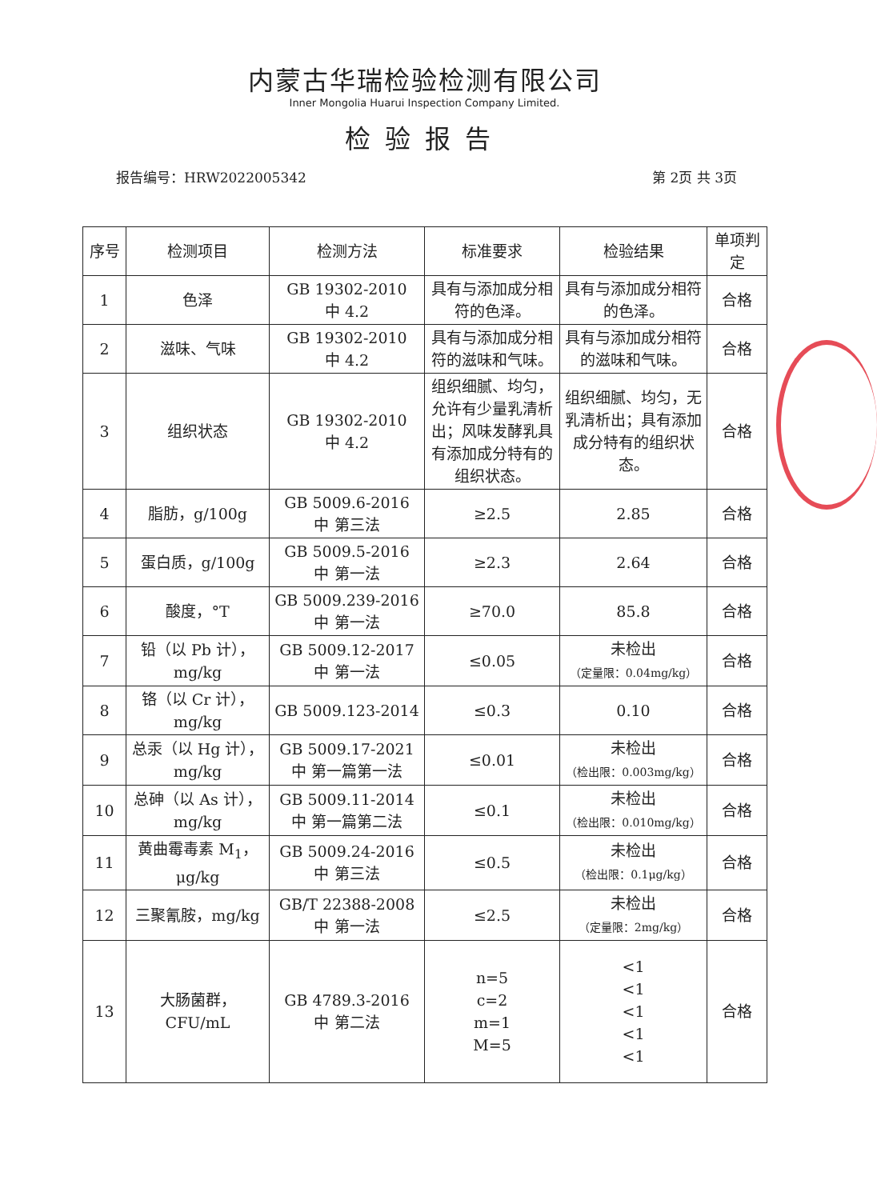内蒙古华瑞检验检测有限公司
Inner Mongolia Huarui Inspection Company Limited.
检验报告
报告编号：HRW2022005342 第 2页 共 3页
| 序号 | 检测项目 | 检测方法 | 标准要求 | 检验结果 | 单项判定 |
| --- | --- | --- | --- | --- | --- |
| 1 | 色泽 | GB 19302-2010 中 4.2 | 具有与添加成分相符的色泽。 | 具有与添加成分相符的色泽。 | 合格 |
| 2 | 滋味、气味 | GB 19302-2010 中 4.2 | 具有与添加成分相符的滋味和气味。 | 具有与添加成分相符的滋味和气味。 | 合格 |
| 3 | 组织状态 | GB 19302-2010 中 4.2 | 组织细腻、均匀，允许有少量乳清析出；风味发酵乳具有添加成分特有的组织状态。 | 组织细腻、均匀，无乳清析出；具有添加成分特有的组织状态。 | 合格 |
| 4 | 脂肪，g/100g | GB 5009.6-2016 中 第三法 | ≥2.5 | 2.85 | 合格 |
| 5 | 蛋白质，g/100g | GB 5009.5-2016 中 第一法 | ≥2.3 | 2.64 | 合格 |
| 6 | 酸度，°T | GB 5009.239-2016 中 第一法 | ≥70.0 | 85.8 | 合格 |
| 7 | 铅（以 Pb 计），mg/kg | GB 5009.12-2017 中 第一法 | ≤0.05 | 未检出 （定量限：0.04mg/kg） | 合格 |
| 8 | 铬（以 Cr 计），mg/kg | GB 5009.123-2014 | ≤0.3 | 0.10 | 合格 |
| 9 | 总汞（以 Hg 计），mg/kg | GB 5009.17-2021 中 第一篇第一法 | ≤0.01 | 未检出 （检出限：0.003mg/kg） | 合格 |
| 10 | 总砷（以 As 计），mg/kg | GB 5009.11-2014 中 第一篇第二法 | ≤0.1 | 未检出 （检出限：0.010mg/kg） | 合格 |
| 11 | 黄曲霉毒素 M<sub>1</sub>，μg/kg | GB 5009.24-2016 中 第三法 | ≤0.5 | 未检出 （检出限：0.1μg/kg） | 合格 |
| 12 | 三聚氰胺，mg/kg | GB/T 22388-2008 中 第一法 | ≤2.5 | 未检出 （定量限：2mg/kg） | 合格 |
| 13 | 大肠菌群， CFU/mL | GB 4789.3-2016 中 第二法 | n=5 c=2 m=1 M=5 | <1 <1 <1 <1 <1 | 合格 |